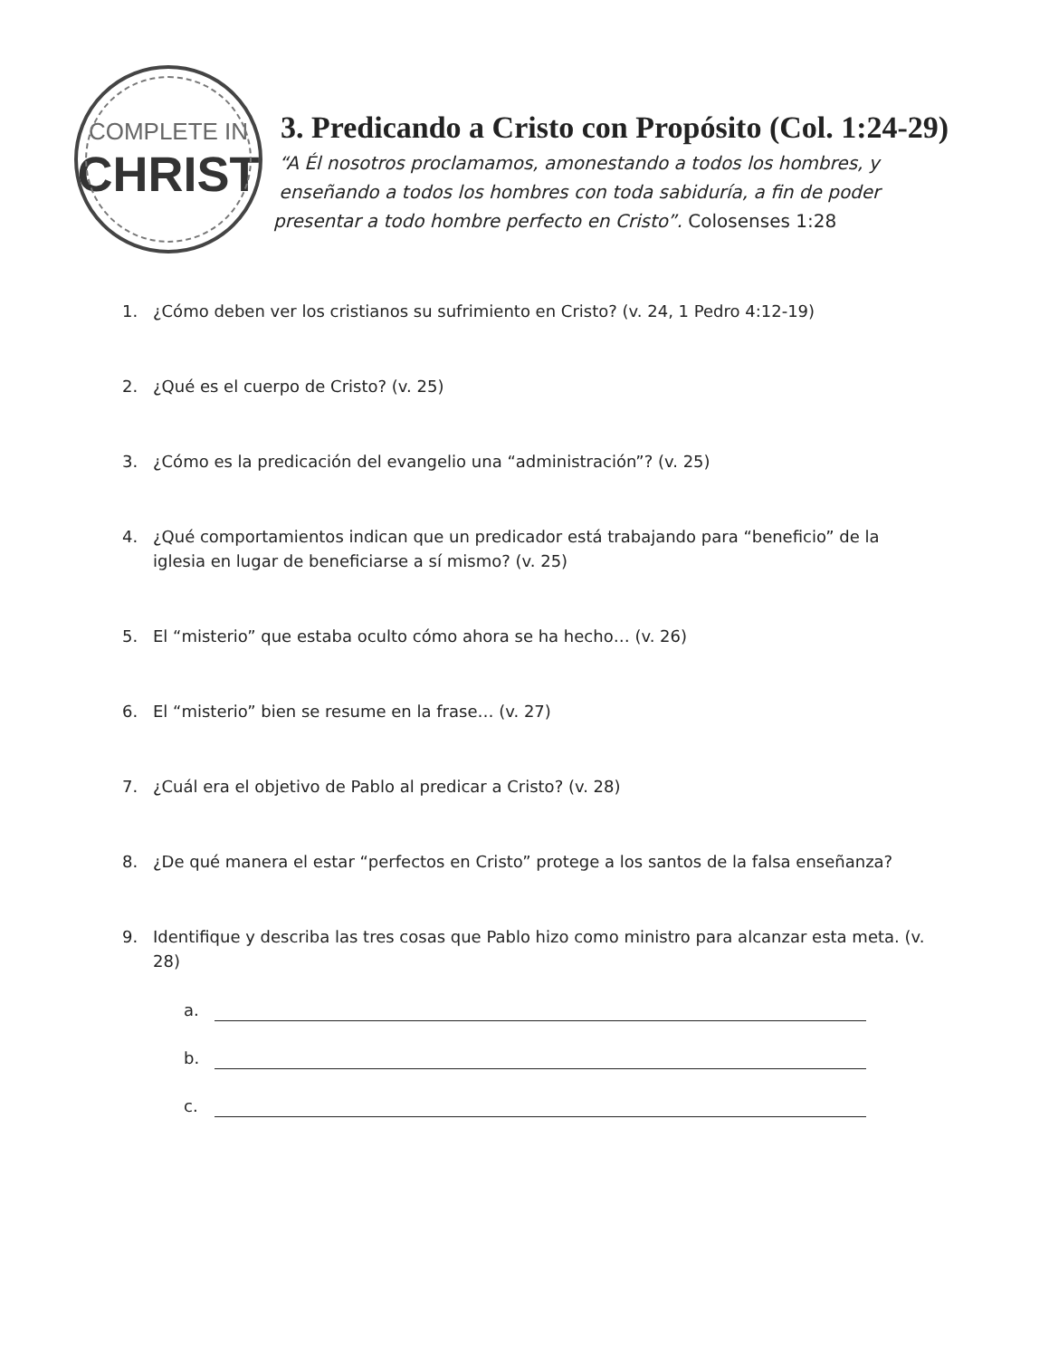COMPLETE IN
CHRIST
3. Predicando a Cristo con Propósito (Col. 1:24-29)
“A Él nosotros proclamamos, amonestando a todos los hombres, y
enseñando a todos los hombres con toda sabiduría, a fin de poder
presentar a todo hombre perfecto en Cristo”. Colosenses 1:28
1. ¿Cómo deben ver los cristianos su sufrimiento en Cristo? (v. 24, 1 Pedro 4:12-19)
2. ¿Qué es el cuerpo de Cristo? (v. 25)
3. ¿Cómo es la predicación del evangelio una “administración”? (v. 25)
4. ¿Qué comportamientos indican que un predicador está trabajando para “beneficio” de la iglesia en lugar de beneficiarse a sí mismo? (v. 25)
5. El “misterio” que estaba oculto cómo ahora se ha hecho… (v. 26)
6. El “misterio” bien se resume en la frase… (v. 27)
7. ¿Cuál era el objetivo de Pablo al predicar a Cristo? (v. 28)
8. ¿De qué manera el estar “perfectos en Cristo” protege a los santos de la falsa enseñanza?
9. Identifique y describa las tres cosas que Pablo hizo como ministro para alcanzar esta meta. (v. 28)
a.
b.
c.